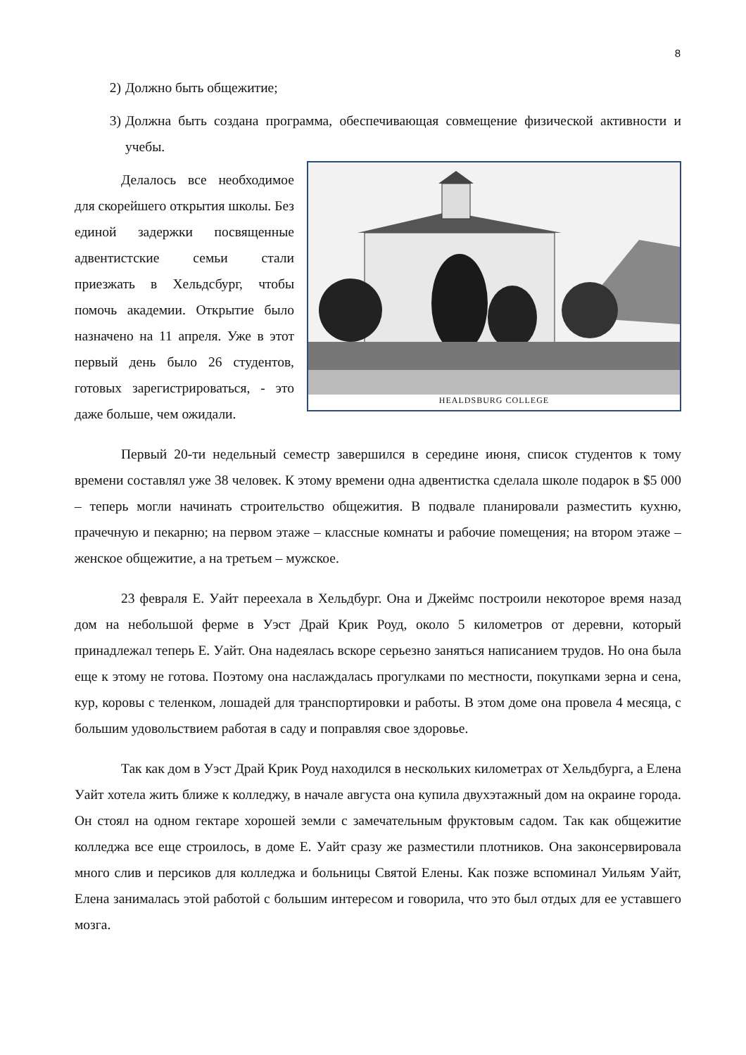8
2) Должно быть общежитие;
3) Должна быть создана программа, обеспечивающая совмещение физической активности и учебы.
HEALDSBURG COLLEGE
Делалось все необходимое для скорейшего открытия школы. Без единой задержки посвященные адвентистские семьи стали приезжать в Хельдсбург, чтобы помочь академии. Открытие было назначено на 11 апреля. Уже в этот первый день было 26 студентов, готовых зарегистрироваться, - это даже больше, чем ожидали.
Первый 20-ти недельный семестр завершился в середине июня, список студентов к тому времени составлял уже 38 человек. К этому времени одна адвентистка сделала школе подарок в $5 000 – теперь могли начинать строительство общежития. В подвале планировали разместить кухню, прачечную и пекарню; на первом этаже – классные комнаты и рабочие помещения; на втором этаже – женское общежитие, а на третьем – мужское.
23 февраля Е. Уайт переехала в Хельдбург. Она и Джеймс построили некоторое время назад дом на небольшой ферме в Уэст Драй Крик Роуд, около 5 километров от деревни, который принадлежал теперь Е. Уайт. Она надеялась вскоре серьезно заняться написанием трудов. Но она была еще к этому не готова. Поэтому она наслаждалась прогулками по местности, покупками зерна и сена, кур, коровы с теленком, лошадей для транспортировки и работы. В этом доме она провела 4 месяца, с большим удовольствием работая в саду и поправляя свое здоровье.
Так как дом в Уэст Драй Крик Роуд находился в нескольких километрах от Хельдбурга, а Елена Уайт хотела жить ближе к колледжу, в начале августа она купила двухэтажный дом на окраине города. Он стоял на одном гектаре хорошей земли с замечательным фруктовым садом. Так как общежитие колледжа все еще строилось, в доме Е. Уайт сразу же разместили плотников. Она законсервировала много слив и персиков для колледжа и больницы Святой Елены. Как позже вспоминал Уильям Уайт, Елена занималась этой работой с большим интересом и говорила, что это был отдых для ее уставшего мозга.